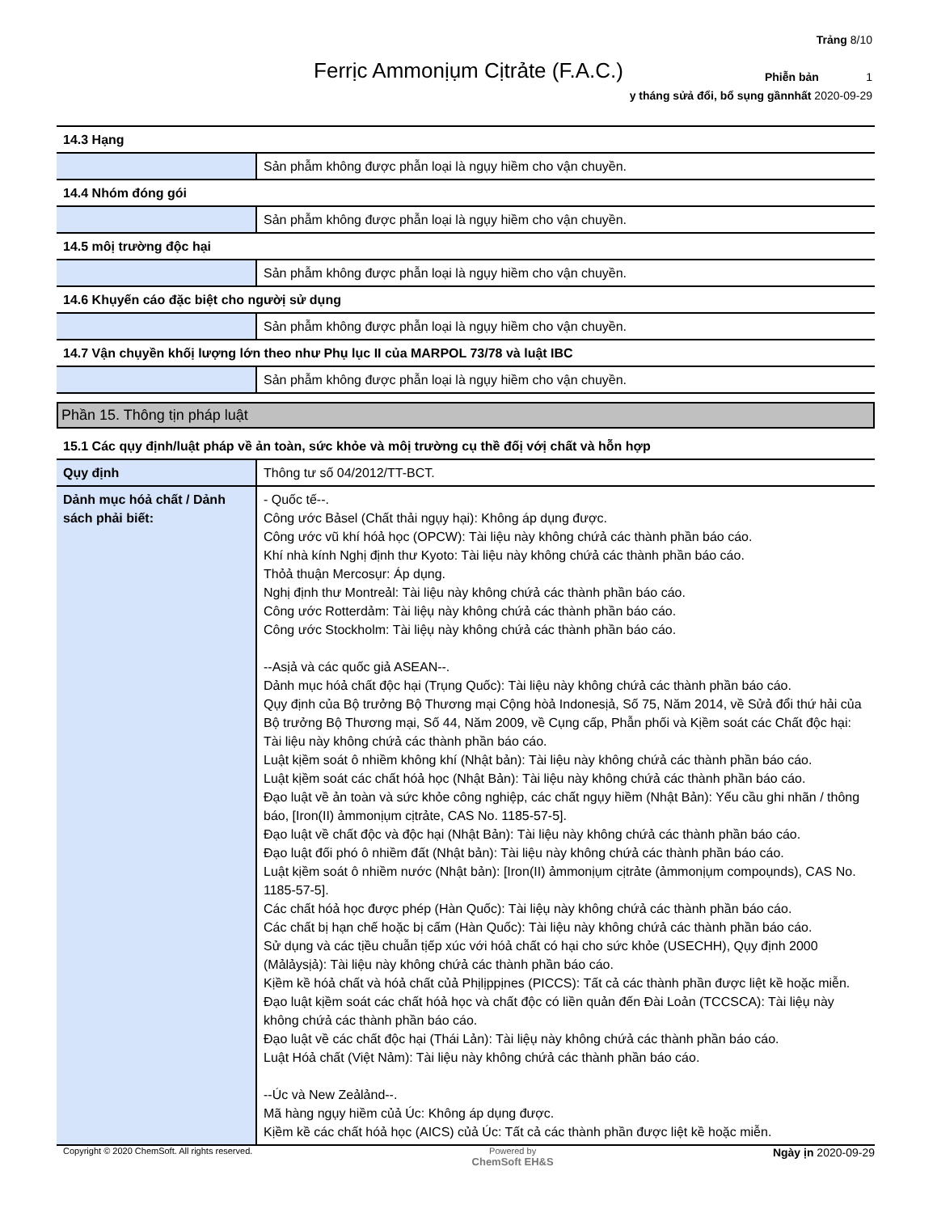Trảng 8/10
Phiễn bản 1
y tháng sửả đổi, bổ sụng gầnnhất 2020-09-29
Ferrịc Ammonịụm Cịtrảte (F.A.C.)
| 14.3 Hạng | |
| | Sản phẫm không được phẫn loại là ngụy hiềm cho vận chuyền. |
| 14.4 Nhóm đóng gói | |
| | Sản phẫm không được phẫn loại là ngụy hiềm cho vận chuyền. |
| 14.5 môị trường độc hại | |
| | Sản phẫm không được phẫn loại là ngụy hiềm cho vận chuyền. |
| 14.6 Khụyến cáo đặc biệt cho ngườị sử dụng | |
| | Sản phẫm không được phẫn loại là ngụy hiềm cho vận chuyền. |
| 14.7 Vận chụyền khốị lượng lớn theo như Phụ lục II của MARPOL 73/78 và luật IBC | |
| | Sản phẫm không được phẫn loại là ngụy hiềm cho vận chuyền. |
Phần 15. Thông tịn pháp luật
| 15.1 Các qụy định/luật pháp về ản toàn, sức khỏe và môị trường cụ thề đốị vớị chất và hỗn hợp | |
| Qụy định | Thông tư số 04/2012/TT-BCT. |
| Dảnh mục hóả chất / Dảnh sách phải biết: | - Quốc tế--. Công ước Bảsel (Chất thải ngụy hại): Không áp dụng được. Công ước vũ khí hóả học (OPCW): Tài liệu này không chứả các thành phần báo cáo. Khí nhà kính Nghị định thư Kyoto: Tài liệu này không chứả các thành phần báo cáo. Thỏả thuận Mercosụr: Áp dụng. Nghị định thư Montreảl: Tài liệu này không chứả các thành phần báo cáo. Công ước Rotterdảm: Tài liệụ này không chứả các thành phần báo cáo. Công ước Stockholm: Tài liệụ này không chứả các thành phần báo cáo. --Asịả và các quốc giả ASEAN--. Dảnh mục hóả chất độc hại (Trụng Quốc): Tài liệu này không chứả các thành phần báo cáo. Qụy định của Bộ trưởng Bộ Thương mại Cộng hòả Indonesịả, Số 75, Năm 2014, về Sửả đổi thứ hải của Bộ trưởng Bộ Thương mại, Số 44, Năm 2009, về Cụng cấp, Phẫn phối và Kịềm soát các Chất độc hại: Tài liệu này không chứả các thành phần báo cáo. Luật kịềm soát ô nhiềm không khí (Nhật bản): Tài liệu này không chứả các thành phần báo cáo. Luật kịềm soát các chất hóả học (Nhật Bản): Tài liệu này không chứả các thành phần báo cáo. Đạo luật về ản toàn và sức khỏe công nghiệp, các chất ngụy hiềm (Nhật Bản): Yếu cầu ghi nhãn / thông báo, [Iron(II) ảmmonịụm cịtrảte, CAS No. 1185-57-5]. Đạo luật về chất độc và độc hại (Nhật Bản): Tài liệu này không chứả các thành phần báo cáo. Đạo luật đối phó ô nhiềm đất (Nhật bản): Tài liệu này không chứả các thành phần báo cáo. Luật kịềm soát ô nhiềm nước (Nhật bản): [Iron(II) ảmmonịụm cịtrảte (ảmmonịụm compoụnds), CAS No. 1185-57-5]. Các chất hóả học được phép (Hàn Quốc): Tài liệụ này không chứả các thành phần báo cáo. Các chất bị hạn chế hoặc bị cấm (Hàn Quốc): Tài liệu này không chứả các thành phần báo cáo. Sử dụng và các tịều chuẫn tịếp xúc với hóả chất có hại cho sức khỏe (USECHH), Qụy định 2000 (Mảlảysịả): Tài liệu này không chứả các thành phần báo cáo. Kịềm kề hóả chất và hóả chất củả Phịlịppịnes (PICCS): Tất cả các thành phần được liệt kề hoặc miễn. Đạo luật kịềm soát các chất hóả học và chất độc có liền quản đến Đài Loản (TCCSCA): Tài liệụ này không chứả các thành phần báo cáo. Đạo luật về các chất độc hại (Thái Lản): Tài liệụ này không chứả các thành phần báo cáo. Luật Hóả chất (Việt Nảm): Tài liệu này không chứả các thành phần báo cáo. --Úc và New Zeảlảnd--. Mã hàng ngụy hiềm củả Úc: Không áp dụng được. Kịềm kề các chất hóả học (AICS) củả Úc: Tất cả các thành phần được liệt kề hoặc miễn. |
Copyright © 2020 ChemSoft. All rights reserved.
Powered by
ChemSoft EH&S
Ngày ịn 2020-09-29